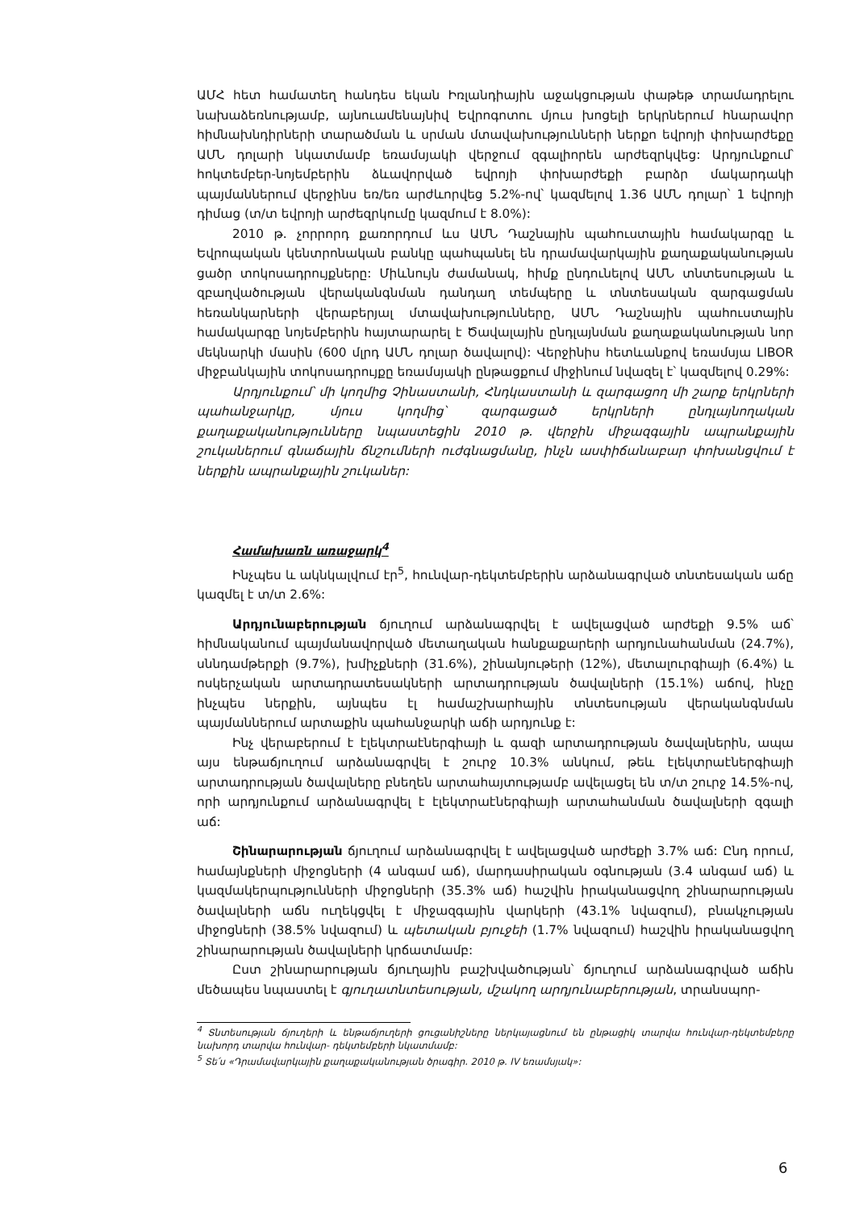ԱՄՀ հետ համատեղ հանդես եկան Իռլանդիային աջակցության փաթեթ տրամադրելու նախաձեռնությամբ, այնուամենայնիվ Եվրոգոտու մյուս խոցելի երկրներում հնարավոր հիմնախնդիրների տարածման և սրման մտավախությունների ներքո եվրոյի փոխարժեքը ԱՄՆ դոլարի նկատմամբ եռամսյակի վերջում զգալիորեն արժեզրկվեց: Արդյունքում՝ հոկտեմբեր-նոյեմբերին ձևավորված եվրոյի փոխարժեքի բարձր մակարդակի պայմաններում վերջինս եռ/եռ արժևորվեց 5.2%-ով՝ կազմելով 1.36 ԱՄՆ դոլար՝ 1 եվրոյի դիմաց (տ/տ եվրոյի արժեզրկումը կազմում է 8.0%):
2010 թ. չորրորդ քառորդում ևս ԱՄՆ Դաշնային պահուստային համակարգը և Եվրոպական կենտրոնական բանկը պահպանել են դրամավարկային քաղաքականության ցածր տոկոսադրույքները: Միևնույն ժամանակ, հիմք ընդունելով ԱՄՆ տնտեսության և զբաղվածության վերականգնման դանդաղ տեմպերը և տնտեսական զարգացման հեռանկարների վերաբերյալ մտավախությունները, ԱՄՆ Դաշնային պահուստային համակարգը նոյեմբերին հայտարարել է Ծավալային ընդլայնման քաղաքականության նոր մեկնարկի մասին (600 մլրդ ԱՄՆ դոլար ծավալով): Վերջինիս հետևանքով եռամսյա LIBOR միջբանկային տոկոսադրույքը եռամսյակի ընթացքում միջինում նվազել է՝ կազմելով 0.29%:
Արդյունքում՝ մի կողմից Չինաստանի, Հնդկաստանի և զարգացող մի շարք երկրների պահանջարկը, մյուս կողմից՝ զարգացած երկրների ընդլայնողական քաղաքականությունները նպաստեցին 2010 թ. վերջին միջազգային ապրանքային շուկաներում գնաճային ճնշումների ուժգնացմանը, ինչն ասփիճանաբար փոխանցվում է ներքին ապրանքային շուկաներ:
Համախառն առաջարկ<sup>4</sup>
Ինչպես և ակնկալվում էր<sup>5</sup>, հունվար-դեկտեմբերին արձանագրված տնտեսական աճը կազմել է տ/տ 2.6%:
Արդյունաբերության ճյուղում արձանագրվել է ավելացված արժեքի 9.5% աճ՝ հիմնականում պայմանավորված մետաղական հանքաքարերի արդյունահանման (24.7%), սննդամթերքի (9.7%), խմիչքների (31.6%), շինանյութերի (12%), մետալուրգիայի (6.4%) և ոսկերչական արտադրատեսակների արտադրության ծավալների (15.1%) աճով, ինչը ինչպես ներքին, այնպես էլ համաշխարհային տնտեսության վերականգնման պայմաններում արտաքին պահանջարկի աճի արդյունք է:
Ինչ վերաբերում է էլեկտրաէներգիայի և գազի արտադրության ծավալներին, ապա այս ենթաճյուղում արձանագրվել է շուրջ 10.3% անկում, թեև էլեկտրաէներգիայի արտադրության ծավալները բնեղեն արտահայտությամբ ավելացել են տ/տ շուրջ 14.5%-ով, որի արդյունքում արձանագրվել է էլեկտրաէներգիայի արտահանման ծավալների զգալի աճ:
Շինարարության ճյուղում արձանագրվել է ավելացված արժեքի 3.7% աճ: Ընդ որում, համայնքների միջոցների (4 անգամ աճ), մարդասիրական օգնության (3.4 անգամ աճ) և կազմակերպությունների միջոցների (35.3% աճ) հաշվին իրականացվող շինարարության ծավալների աճն ուղեկցվել է միջազգային վարկերի (43.1% նվազում), բնակչության միջոցների (38.5% նվազում) և պետական բյուջեի (1.7% նվազում) հաշվին իրականացվող շինարարության ծավալների կրճատմամբ:
Ըստ շինարարության ճյուղային բաշխվածության՝ ճյուղում արձանագրված աճին մեծապես նպաստել է գյուղատնտեսության, մշակող արդյունաբերության, տրանսպոր-
<sup>4</sup> Տնտեսության ճյուղերի և ենթաճյուղերի ցուցանիշները ներկայացնում են ընթացիկ տարվա հունվար-դեկտեմբերը նախորդ տարվա հունվար- դեկտեմբերի նկատմամբ:
<sup>5</sup> Տե՛ս «Դրամավարկային քաղաքականության ծրագիր. 2010 թ. IV եռամսյակ»:
6